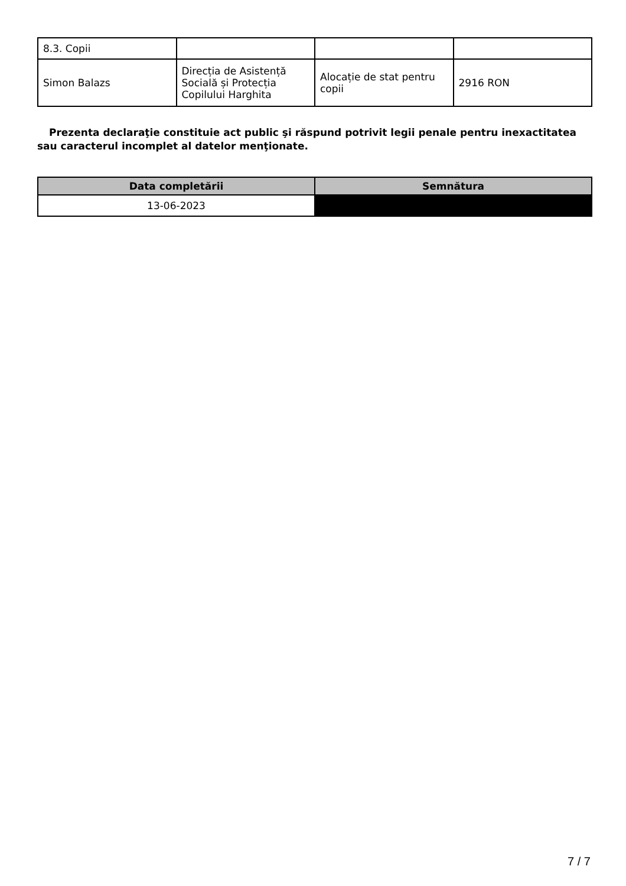| 8.3. Copii | | | |
| Simon Balazs | Direcția de Asistență Socială și Protecția Copilului Harghita | Alocație de stat pentru copii | 2916 RON |
Prezenta declaraţie constituie act public şi răspund potrivit legii penale pentru inexactitatea sau caracterul incomplet al datelor menţionate.
| Data completării | Semnătura |
| --- | --- |
| 13-06-2023 | |
7 / 7